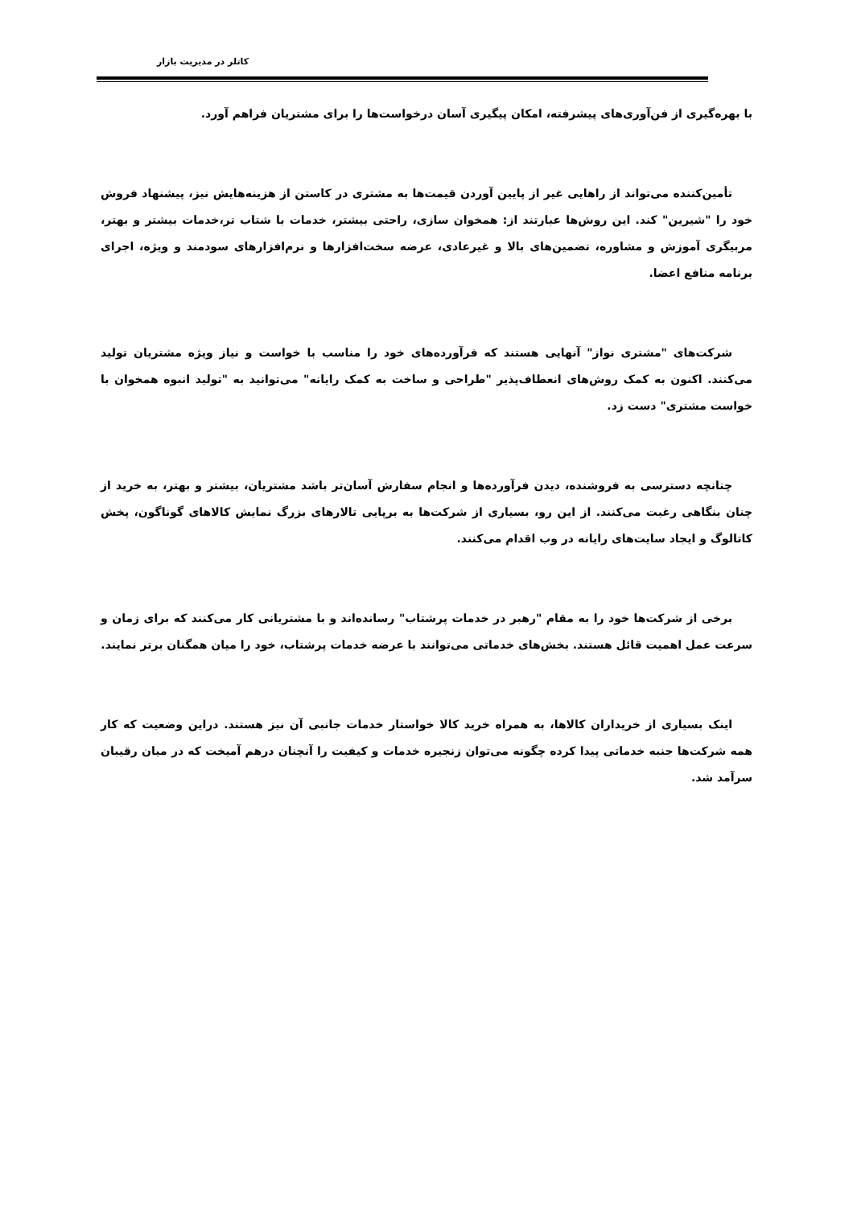کاتلر در مدیریت بازار
با بهره‌گیری از فن‌آوری‌های پیشرفته، امکان پیگیری آسان درخواست‌ها را برای مشتریان فراهم آورد.
تأمین‌کننده می‌تواند از راهایی غیر از پایین آوردن قیمت‌ها به مشتری در کاستن از هزینه‌هایش نیز، پیشنهاد فروش خود را "شیرین" کند. این روش‌ها عبارتند از: همخوان سازی، راحتی بیشتر، خدمات با شتاب تر،خدمات بیشتر و بهتر، مربیگری آموزش و مشاوره، تضمین‌های بالا و غیرعادی، عرضه سخت‌افزارها و نرم‌افزارهای سودمند و ویژه، اجرای برنامه منافع اعضا.
شرکت‌های "مشتری نواز" آنهایی هستند که فرآورده‌های خود را مناسب با خواست و نیاز ویژه مشتریان تولید می‌کنند. اکنون به کمک روش‌های انعطاف‌پذیر "طراحی و ساخت به کمک رایانه" می‌توانید به "تولید انبوه همخوان با خواست مشتری" دست زد.
چنانچه دسترسی به فروشنده، دیدن فرآورده‌ها و انجام سفارش آسان‌تر باشد مشتریان، بیشتر و بهتر، به خرید از چنان بنگاهی رغبت می‌کنند. از این رو، بسیاری از شرکت‌ها به برپایی تالارهای بزرگ نمایش کالاهای گوناگون، پخش کاتالوگ و ایجاد سایت‌های رایانه در وب اقدام می‌کنند.
برخی از شرکت‌ها خود را به مقام "رهبر در خدمات پرشتاب" رسانده‌اند و با مشتریانی کار می‌کنند که برای زمان و سرعت عمل اهمیت قائل هستند. بخش‌های خدماتی می‌توانند با عرضه خدمات پرشتاب، خود را میان همگنان برتر نمایند.
اینک بسیاری از خریداران کالاها، به همراه خرید کالا خواستار خدمات جانبی آن نیز هستند. دراین وضعیت که کار همه شرکت‌ها جنبه خدماتی پیدا کرده چگونه می‌توان زنجیره خدمات و کیفیت را آنچنان درهم آمیخت که در میان رقیبان سرآمد شد.